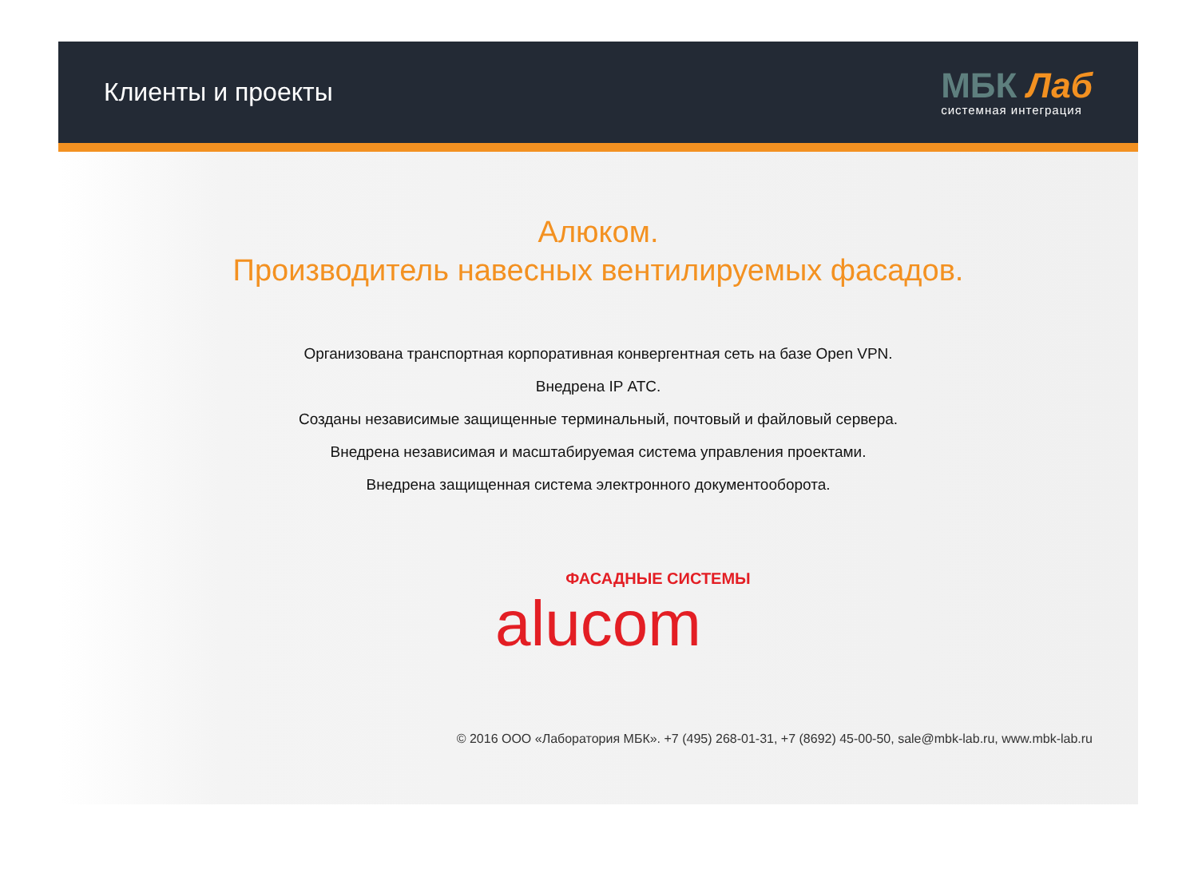Клиенты и проекты
МБК Лаб
системная интеграция
Алюком.
Производитель навесных вентилируемых фасадов.
Организована транспортная корпоративная конвергентная сеть на базе Open VPN.
Внедрена IP АТС.
Созданы независимые защищенные терминальный, почтовый и файловый сервера.
Внедрена независимая и масштабируемая система управления проектами.
Внедрена защищенная система электронного документооборота.
ФАСАДНЫЕ СИСТЕМЫ
alucom
© 2016 ООО «Лаборатория МБК». +7 (495) 268-01-31, +7 (8692) 45-00-50, sale@mbk-lab.ru, www.mbk-lab.ru